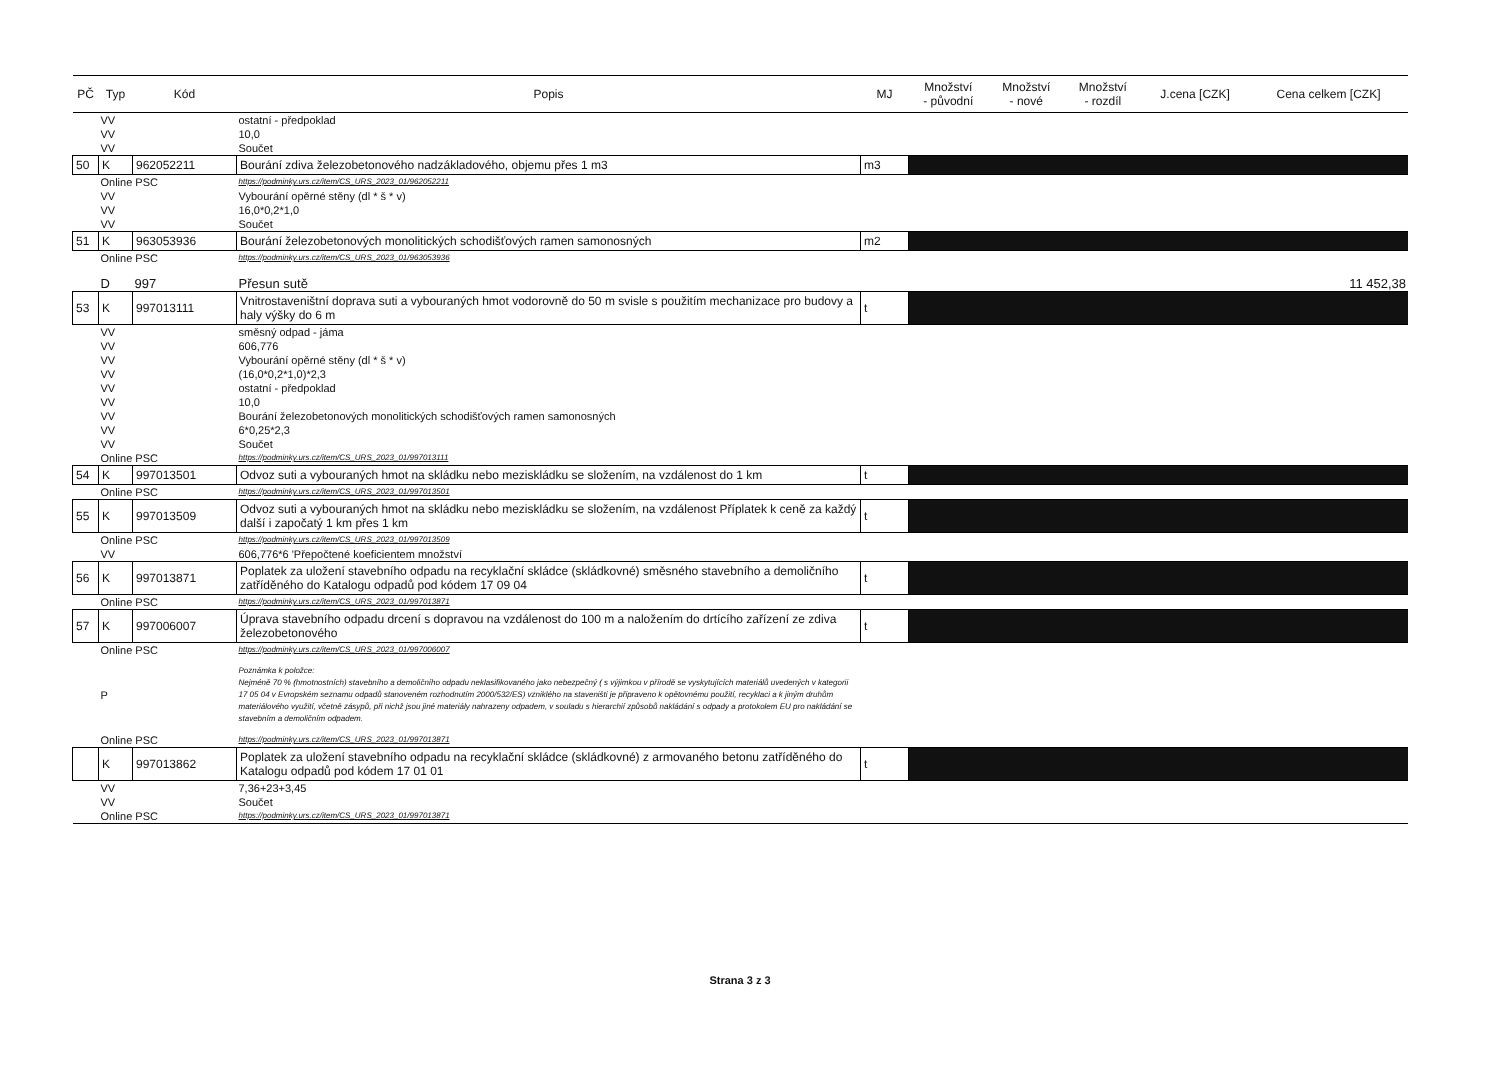| PČ | Typ | Kód | Popis | MJ | Množství - původní | Množství - nové | Množství - rozdíl | J.cena [CZK] | Cena celkem [CZK] |
| --- | --- | --- | --- | --- | --- | --- | --- | --- | --- |
| | VV | | ostatní - předpoklad | | | | | | |
| | VV | | 10,0 | | | | | | |
| | VV | | Součet | | | | | | |
| 50 | K | 962052211 | Bourání zdiva železobetonového nadzákladového, objemu přes 1 m3 | m3 | | | | | |
| | Online PSC | | https://podminky.urs.cz/item/CS_URS_2023_01/962052211 | | | | | | |
| | VV | | Vybourání opěrné stěny (dl * š * v) | | | | | | |
| | VV | | 16,0*0,2*1,0 | | | | | | |
| | VV | | Součet | | | | | | |
| 51 | K | 963053936 | Bourání železobetonových monolitických schodišťových ramen samonosných | m2 | | | | | |
| | Online PSC | | https://podminky.urs.cz/item/CS_URS_2023_01/963053936 | | | | | | |
| | D | 997 | Přesun sutě | | | | | | 11 452,38 |
| 53 | K | 997013111 | Vnitrostaveništní doprava suti a vybouraných hmot vodorovně do 50 m svisle s použitím mechanizace pro budovy a haly výšky do 6 m | t | | | | | |
| | VV | | směsný odpad - jáma | | | | | | |
| | VV | | 606,776 | | | | | | |
| | VV | | Vybourání opěrné stěny (dl * š * v) | | | | | | |
| | VV | | (16,0*0,2*1,0)*2,3 | | | | | | |
| | VV | | ostatní - předpoklad | | | | | | |
| | VV | | 10,0 | | | | | | |
| | VV | | Bourání železobetonových monolitických schodišťových ramen samonosných | | | | | | |
| | VV | | 6*0,25*2,3 | | | | | | |
| | VV | | Součet | | | | | | |
| | Online PSC | | https://podminky.urs.cz/item/CS_URS_2023_01/997013111 | | | | | | |
| 54 | K | 997013501 | Odvoz suti a vybouraných hmot na skládku nebo meziskládku se složením, na vzdálenost do 1 km | t | | | | | |
| | Online PSC | | https://podminky.urs.cz/item/CS_URS_2023_01/997013501 | | | | | | |
| 55 | K | 997013509 | Odvoz suti a vybouraných hmot na skládku nebo meziskládku se složením, na vzdálenost Příplatek k ceně za každý další i započatý 1 km přes 1 km | t | | | | | |
| | Online PSC | | https://podminky.urs.cz/item/CS_URS_2023_01/997013509 | | | | | | |
| | VV | | 606,776*6 'Přepočtené koeficientem množství | | | | | | |
| 56 | K | 997013871 | Poplatek za uložení stavebního odpadu na recyklační skládce (skládkovné) směsného stavebního a demoličního zatříděného do Katalogu odpadů pod kódem 17 09 04 | t | | | | | |
| | Online PSC | | https://podminky.urs.cz/item/CS_URS_2023_01/997013871 | | | | | | |
| 57 | K | 997006007 | Úprava stavebního odpadu drcení s dopravou na vzdálenost do 100 m a naložením do drtícího zařízení ze zdiva železobetonového | t | | | | | |
| | Online PSC | | https://podminky.urs.cz/item/CS_URS_2023_01/997006007 | | | | | | |
| | P | | Poznámka k položce: Nejméně 70 % (hmotnostních) stavebního a demoličního odpadu neklasifikovaného jako nebezpečný ( s výjimkou v přírodě se vyskytujících materiálů uvedených v kategorii 17 05 04 v Evropském seznamu odpadů stanoveném rozhodnutím 2000/532/ES) vzniklého na staveništi je připraveno k opětovnému použití, recyklaci a k jiným druhům materiálového využití, včetně zásypů, při nichž jsou jiné materiály nahrazeny odpadem, v souladu s hierarchií způsobů nakládání s odpady a protokolem EU pro nakládání se stavebním a demoličním odpadem. | | | | | | |
| | Online PSC | | https://podminky.urs.cz/item/CS_URS_2023_01/997013871 | | | | | | |
| | K | 997013862 | Poplatek za uložení stavebního odpadu na recyklační skládce (skládkovné) z armovaného betonu zatříděného do Katalogu odpadů pod kódem 17 01 01 | t | | | | | |
| | VV | | 7,36+23+3,45 | | | | | | |
| | VV | | Součet | | | | | | |
| | Online PSC | | https://podminky.urs.cz/item/CS_URS_2023_01/997013871 | | | | | | |
Strana 3 z 3